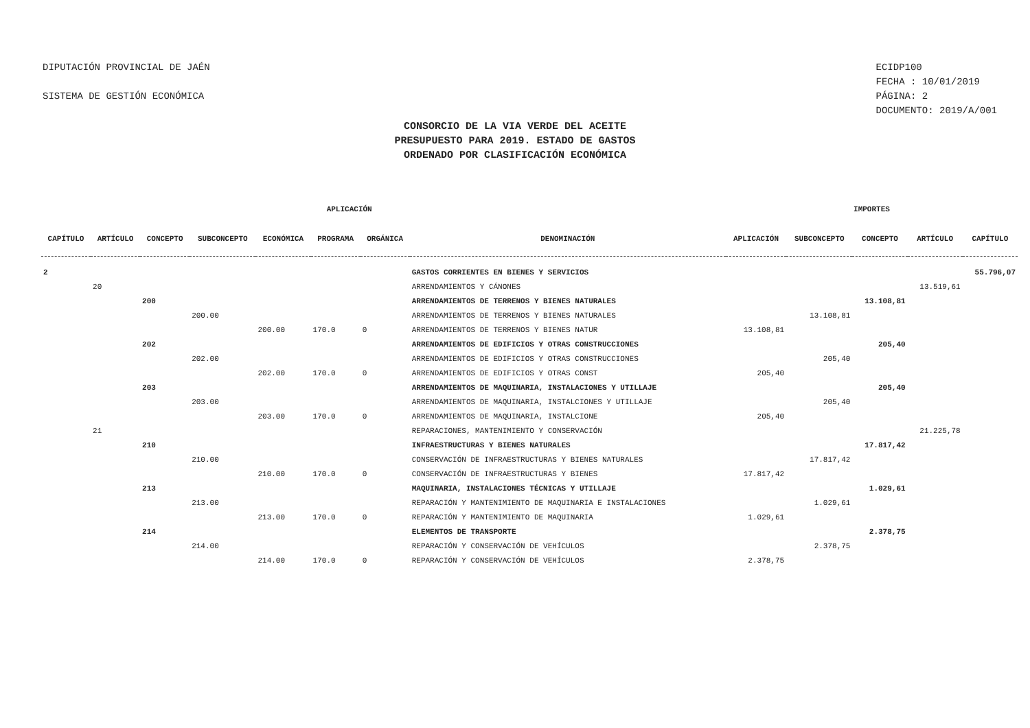DIPUTACIÓN PROVINCIAL DE JAÉN
SISTEMA DE GESTIÓN ECONÓMICA
ECIDP100
FECHA : 10/01/2019
PÁGINA: 2
DOCUMENTO: 2019/A/001
CONSORCIO DE LA VIA VERDE DEL ACEITE
PRESUPUESTO PARA 2019. ESTADO DE GASTOS
ORDENADO POR CLASIFICACIÓN ECONÓMICA
| APLICACIÓN | | | | | | | | IMPORTES | | | | |
| --- | --- | --- | --- | --- | --- | --- | --- | --- | --- | --- | --- | --- |
| CAPÍTULO | ARTÍCULO | CONCEPTO | SUBCONCEPTO | ECONÓMICA | PROGRAMA | ORGÁNICA | DENOMINACIÓN | APLICACIÓN | SUBCONCEPTO | CONCEPTO | ARTÍCULO | CAPÍTULO |
| 2 | | | | | | | GASTOS CORRIENTES EN BIENES Y SERVICIOS | | | | | 55.796,07 |
| | 20 | | | | | | ARRENDAMIENTOS Y CÁNONES | | | | 13.519,61 | |
| | | 200 | | | | | ARRENDAMIENTOS DE TERRENOS Y BIENES NATURALES | | | 13.108,81 | | |
| | | | 200.00 | | | | ARRENDAMIENTOS DE TERRENOS Y BIENES NATURALES | | 13.108,81 | | | |
| | | | | 200.00 | 170.0 | 0 | ARRENDAMIENTOS DE TERRENOS Y BIENES NATUR | 13.108,81 | | | | |
| | | 202 | | | | | ARRENDAMIENTOS DE EDIFICIOS Y OTRAS CONSTRUCCIONES | | | 205,40 | | |
| | | | 202.00 | | | | ARRENDAMIENTOS DE EDIFICIOS Y OTRAS CONSTRUCCIONES | | 205,40 | | | |
| | | | | 202.00 | 170.0 | 0 | ARRENDAMIENTOS DE EDIFICIOS Y OTRAS CONST | 205,40 | | | | |
| | | 203 | | | | | ARRENDAMIENTOS DE MAQUINARIA, INSTALACIONES Y UTILLAJE | | | 205,40 | | |
| | | | 203.00 | | | | ARRENDAMIENTOS DE MAQUINARIA, INSTALCIONES Y UTILLAJE | | 205,40 | | | |
| | | | | 203.00 | 170.0 | 0 | ARRENDAMIENTOS DE MAQUINARIA, INSTALCIONE | 205,40 | | | | |
| | 21 | | | | | | REPARACIONES, MANTENIMIENTO Y CONSERVACIÓN | | | | 21.225,78 | |
| | | 210 | | | | | INFRAESTRUCTURAS Y BIENES NATURALES | | | 17.817,42 | | |
| | | | 210.00 | | | | CONSERVACIÓN DE INFRAESTRUCTURAS Y BIENES NATURALES | | 17.817,42 | | | |
| | | | | 210.00 | 170.0 | 0 | CONSERVACIÓN DE INFRAESTRUCTURAS Y BIENES | 17.817,42 | | | | |
| | | 213 | | | | | MAQUINARIA, INSTALACIONES TÉCNICAS Y UTILLAJE | | | 1.029,61 | | |
| | | | 213.00 | | | | REPARACIÓN Y MANTENIMIENTO DE MAQUINARIA E INSTALACIONES | | 1.029,61 | | | |
| | | | | 213.00 | 170.0 | 0 | REPARACIÓN Y MANTENIMIENTO DE MAQUINARIA | 1.029,61 | | | | |
| | | 214 | | | | | ELEMENTOS DE TRANSPORTE | | | 2.378,75 | | |
| | | | 214.00 | | | | REPARACIÓN Y CONSERVACIÓN DE VEHÍCULOS | | 2.378,75 | | | |
| | | | | 214.00 | 170.0 | 0 | REPARACIÓN Y CONSERVACIÓN DE VEHÍCULOS | 2.378,75 | | | | |